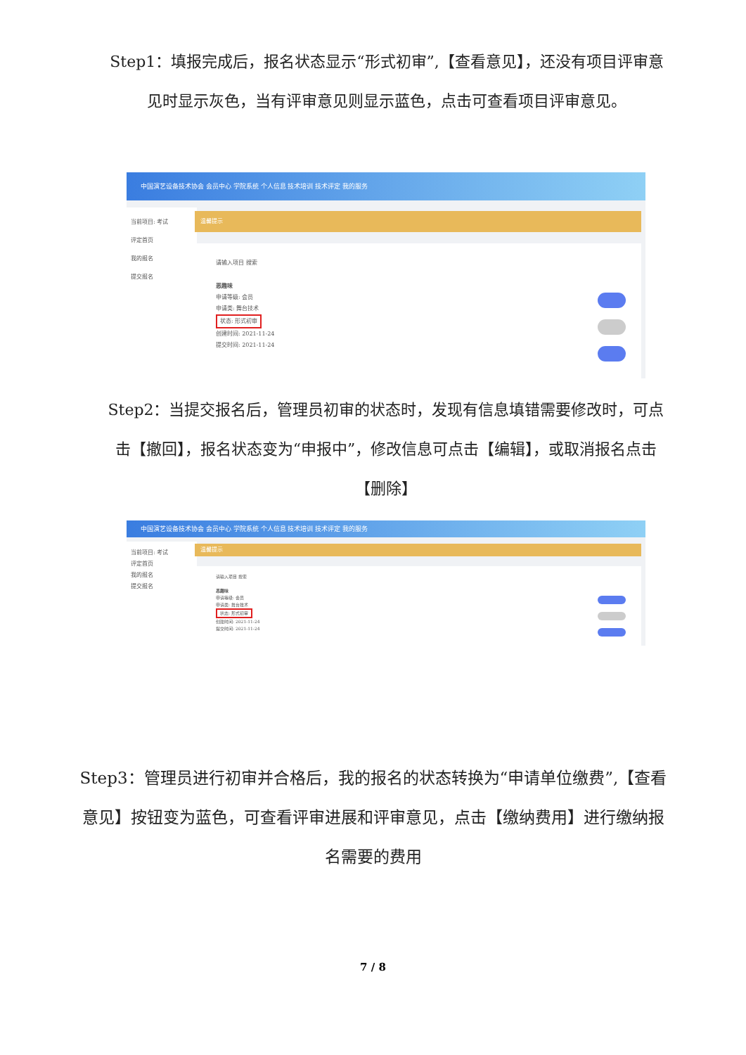Step1：填报完成后，报名状态显示“形式初审”,【查看意见】，还没有项目评审意见时显示灰色，当有评审意见则显示蓝色，点击可查看项目评审意见。
中国演艺设备技术协会 会员中心 学院系统 个人信息 技术培训 技术评定 我的服务
当前项目: 考试
评定首页
我的报名
提交报名
温馨提示
请输入项目 搜索
恶趣味
申请等级: 会员
申请类: 舞台技术
状态: 形式初审
创建时间: 2021-11-24
提交时间: 2021-11-24
Step2：当提交报名后，管理员初审的状态时，发现有信息填错需要修改时，可点击【撤回】，报名状态变为“申报中”，修改信息可点击【编辑】，或取消报名点击【删除】
中国演艺设备技术协会 会员中心 学院系统 个人信息 技术培训 技术评定 我的服务
当前项目: 考试
评定首页
我的报名
提交报名
温馨提示
请输入项目 搜索
恶趣味
申请等级: 会员
申请类: 舞台技术
状态: 形式初审
创建时间: 2021-11-24
提交时间: 2021-11-24
Step3：管理员进行初审并合格后，我的报名的状态转换为“申请单位缴费”,【查看意见】按钮变为蓝色，可查看评审进展和评审意见，点击【缴纳费用】进行缴纳报名需要的费用
7 / 8